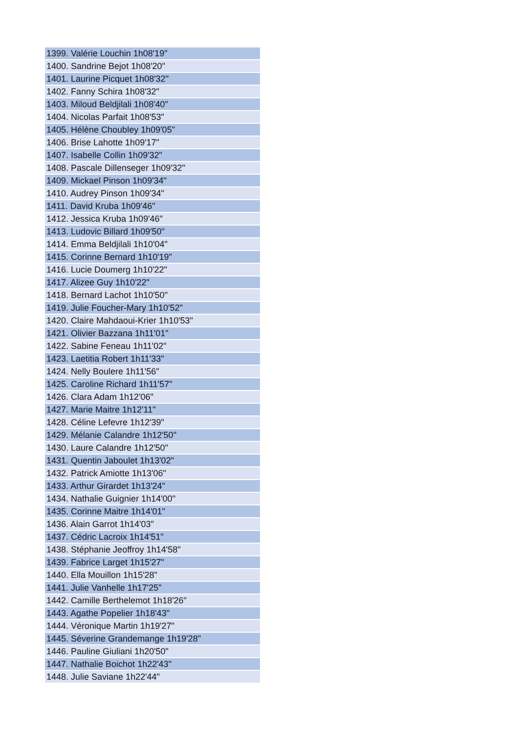| 1399. Valérie Louchin 1h08'19" |
| 1400. Sandrine Bejot 1h08'20" |
| 1401. Laurine Picquet 1h08'32" |
| 1402. Fanny Schira 1h08'32" |
| 1403. Miloud Beldjilali 1h08'40" |
| 1404. Nicolas Parfait 1h08'53" |
| 1405. Hélène Choubley 1h09'05" |
| 1406. Brise Lahotte 1h09'17" |
| 1407. Isabelle Collin 1h09'32" |
| 1408. Pascale Dillenseger 1h09'32" |
| 1409. Mickael Pinson 1h09'34" |
| 1410. Audrey Pinson 1h09'34" |
| 1411. David Kruba 1h09'46" |
| 1412. Jessica Kruba 1h09'46" |
| 1413. Ludovic Billard 1h09'50" |
| 1414. Emma Beldjilali 1h10'04" |
| 1415. Corinne Bernard 1h10'19" |
| 1416. Lucie Doumerg 1h10'22" |
| 1417. Alizee Guy 1h10'22" |
| 1418. Bernard Lachot 1h10'50" |
| 1419. Julie Foucher-Mary 1h10'52" |
| 1420. Claire Mahdaoui-Krier 1h10'53" |
| 1421. Olivier Bazzana 1h11'01" |
| 1422. Sabine Feneau 1h11'02" |
| 1423. Laetitia Robert 1h11'33" |
| 1424. Nelly Boulere 1h11'56" |
| 1425. Caroline Richard 1h11'57" |
| 1426. Clara Adam 1h12'06" |
| 1427. Marie Maitre 1h12'11" |
| 1428. Céline Lefevre 1h12'39" |
| 1429. Mélanie Calandre 1h12'50" |
| 1430. Laure Calandre 1h12'50" |
| 1431. Quentin Jaboulet 1h13'02" |
| 1432. Patrick Amiotte 1h13'06" |
| 1433. Arthur Girardet 1h13'24" |
| 1434. Nathalie Guignier 1h14'00" |
| 1435. Corinne Maitre 1h14'01" |
| 1436. Alain Garrot 1h14'03" |
| 1437. Cédric Lacroix 1h14'51" |
| 1438. Stéphanie Jeoffroy 1h14'58" |
| 1439. Fabrice Larget 1h15'27" |
| 1440. Ella Mouillon 1h15'28" |
| 1441. Julie Vanhelle 1h17'25" |
| 1442. Camille Berthelemot 1h18'26" |
| 1443. Agathe Popelier 1h18'43" |
| 1444. Véronique Martin 1h19'27" |
| 1445. Séverine Grandemange 1h19'28" |
| 1446. Pauline Giuliani 1h20'50" |
| 1447. Nathalie Boichot 1h22'43" |
| 1448. Julie Saviane 1h22'44" |